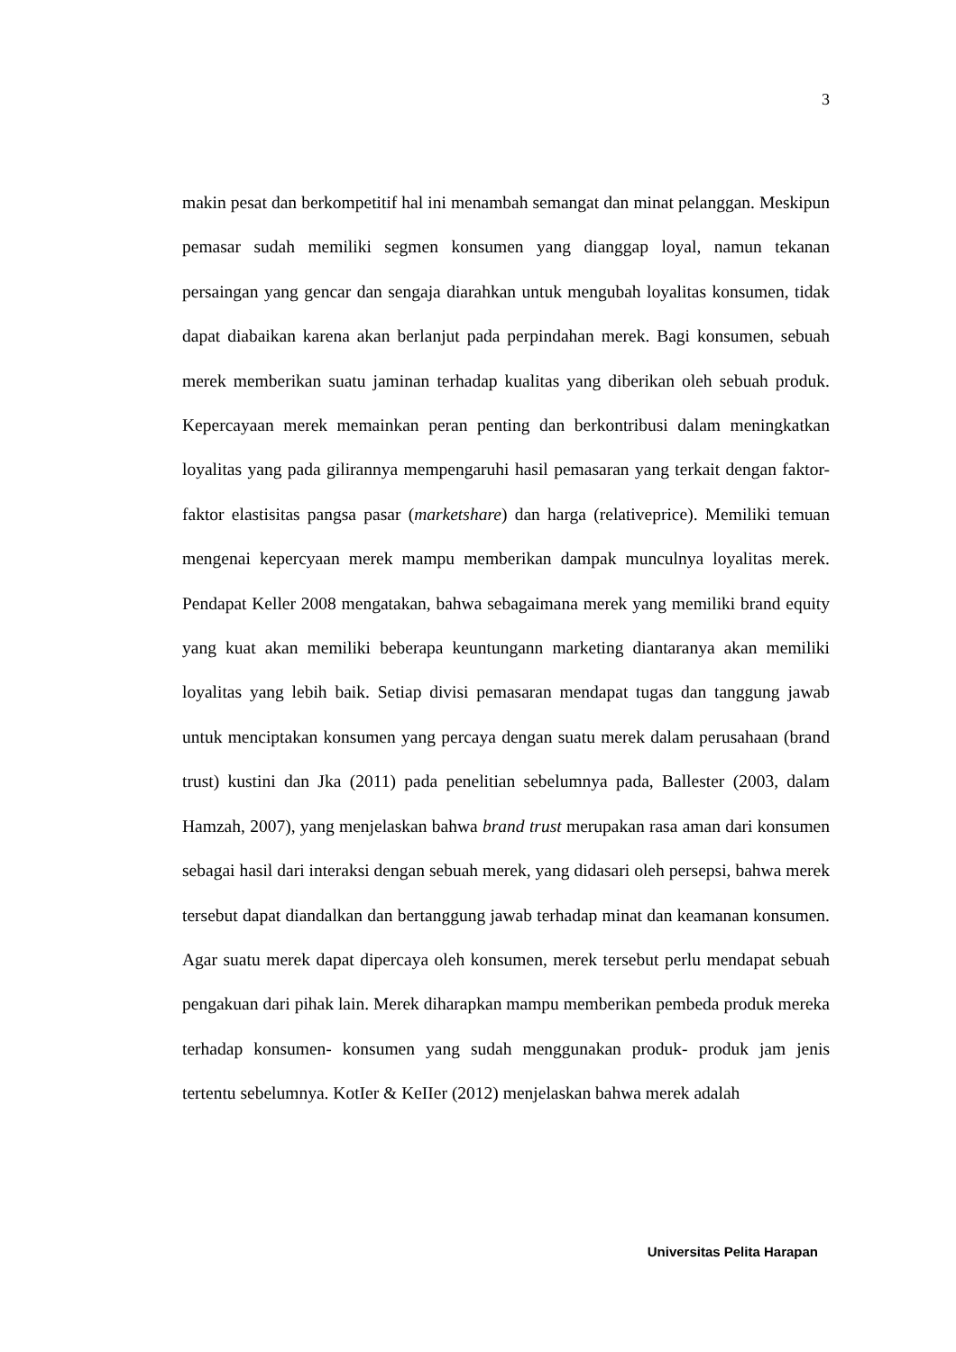3
makin pesat dan berkompetitif hal ini menambah semangat dan minat pelanggan. Meskipun pemasar sudah memiliki segmen konsumen yang dianggap loyal, namun tekanan persaingan yang gencar dan sengaja diarahkan untuk mengubah loyalitas konsumen, tidak dapat diabaikan karena akan berlanjut pada perpindahan merek. Bagi konsumen, sebuah merek memberikan suatu jaminan terhadap kualitas yang diberikan oleh sebuah produk. Kepercayaan merek memainkan peran penting dan berkontribusi dalam meningkatkan loyalitas yang pada gilirannya mempengaruhi hasil pemasaran yang terkait dengan faktor-faktor elastisitas pangsa pasar (marketshare) dan harga (relativeprice). Memiliki temuan mengenai kepercyaan merek mampu memberikan dampak munculnya loyalitas merek. Pendapat Keller 2008 mengatakan, bahwa sebagaimana merek yang memiliki brand equity yang kuat akan memiliki beberapa keuntungann marketing diantaranya akan memiliki loyalitas yang lebih baik. Setiap divisi pemasaran mendapat tugas dan tanggung jawab untuk menciptakan konsumen yang percaya dengan suatu merek dalam perusahaan (brand trust) kustini dan Jka (2011) pada penelitian sebelumnya pada, Ballester (2003, dalam Hamzah, 2007), yang menjelaskan bahwa brand trust merupakan rasa aman dari konsumen sebagai hasil dari interaksi dengan sebuah merek, yang didasari oleh persepsi, bahwa merek tersebut dapat diandalkan dan bertanggung jawab terhadap minat dan keamanan konsumen. Agar suatu merek dapat dipercaya oleh konsumen, merek tersebut perlu mendapat sebuah pengakuan dari pihak lain. Merek diharapkan mampu memberikan pembeda produk mereka terhadap konsumen- konsumen yang sudah menggunakan produk- produk jam jenis tertentu sebelumnya. KotIer & KeIIer (2012) menjelaskan bahwa merek adalah
Universitas Pelita Harapan